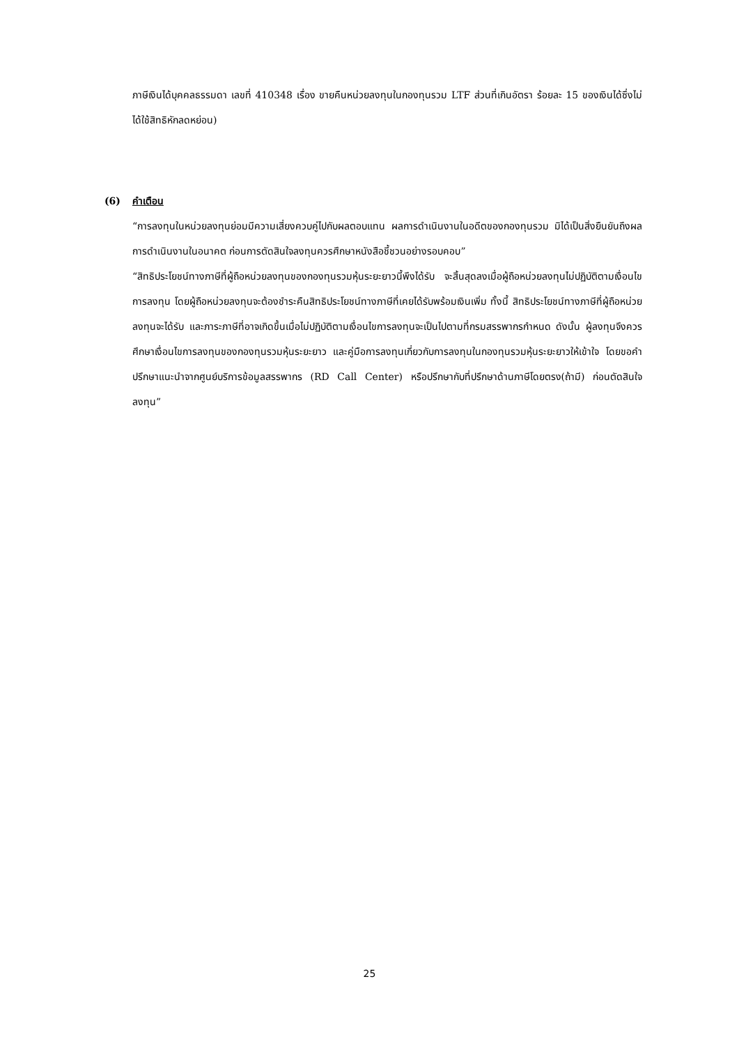ภาษีเงินได้บุคคลธรรมดา เลขที่ 410348 เรื่อง ขายคืนหน่วยลงทุนในกองทุนรวม LTF ส่วนที่เกินอัตรา ร้อยละ 15 ของเงินได้ซึ่งไม่ได้ใช้สิทธิหักลดหย่อน)
(6) คำเตือน
“การลงทุนในหน่วยลงทุนย่อมมีความเสี่ยงควบคู่ไปกับผลตอบแทน ผลการดำเนินงานในอดีตของกองทุนรวม มิได้เป็นสิ่งยืนยันถึงผลการดำเนินงานในอนาคต ก่อนการตัดสินใจลงทุนควรศึกษาหนังสือชี้ชวนอย่างรอบคอบ”
“สิทธิประโยชน์ทางภาษีที่ผู้ถือหน่วยลงทุนของกองทุนรวมหุ้นระยะยาวนี้พึงได้รับ จะสิ้นสุดลงเมื่อผู้ถือหน่วยลงทุนไม่ปฏิบัติตามเงื่อนไขการลงทุน โดยผู้ถือหน่วยลงทุนจะต้องชำระคืนสิทธิประโยชน์ทางภาษีที่เคยได้รับพร้อมเงินเพิ่ม ทั้งนี้ สิทธิประโยชน์ทางภาษีที่ผู้ถือหน่วยลงทุนจะได้รับ และภาระภาษีที่อาจเกิดขึ้นเมื่อไม่ปฏิบัติตามเงื่อนไขการลงทุนจะเป็นไปตามที่กรมสรรพากรกำหนด ดังนั้น ผู้ลงทุนจึงควรศึกษาเงื่อนไขการลงทุนของกองทุนรวมหุ้นระยะยาว และคู่มือการลงทุนเกี่ยวกับการลงทุนในกองทุนรวมหุ้นระยะยาวให้เข้าใจ โดยขอคำปรึกษาแนะนำจากศูนย์บริการข้อมูลสรรพากร (RD Call Center) หรือปรึกษากับที่ปรึกษาด้านภาษีโดยตรง(ถ้ามี) ก่อนตัดสินใจลงทุน”
25